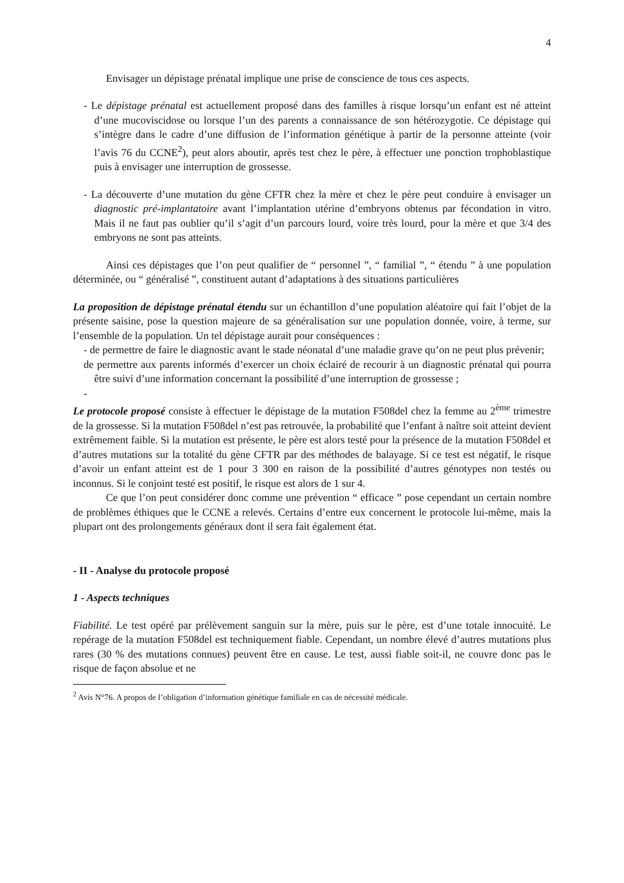4
Envisager un dépistage prénatal implique une prise de conscience de tous ces aspects.
- Le dépistage prénatal est actuellement proposé dans des familles à risque lorsqu’un enfant est né atteint d’une mucoviscidose ou lorsque l’un des parents a connaissance de son hétérozygotie. Ce dépistage qui s’intègre dans le cadre d’une diffusion de l’information génétique à partir de la personne atteinte (voir l’avis 76 du CCNE<sup>2</sup>), peut alors aboutir, après test chez le père, à effectuer une ponction trophoblastique puis à envisager une interruption de grossesse.
- La découverte d’une mutation du gène CFTR chez la mère et chez le père peut conduire à envisager un diagnostic pré-implantatoire avant l’implantation utérine d’embryons obtenus par fécondation in vitro. Mais il ne faut pas oublier qu’il s’agit d’un parcours lourd, voire très lourd, pour la mère et que 3/4 des embryons ne sont pas atteints.
Ainsi ces dépistages que l’on peut qualifier de “ personnel ”, “ familial ”, “ étendu ” à une population déterminée, ou “ généralisé ”, constituent autant d’adaptations à des situations particulières
La proposition de dépistage prénatal étendu sur un échantillon d’une population aléatoire qui fait l’objet de la présente saisine, pose la question majeure de sa généralisation sur une population donnée, voire, à terme, sur l’ensemble de la population. Un tel dépistage aurait pour conséquences :
- de permettre de faire le diagnostic avant le stade néonatal d’une maladie grave qu’on ne peut plus prévenir;
de permettre aux parents informés d’exercer un choix éclairé de recourir à un diagnostic prénatal qui pourra être suivi d’une information concernant la possibilité d’une interruption de grossesse ;
-
Le protocole proposé consiste à effectuer le dépistage de la mutation F508del chez la femme au 2<sup>ème</sup> trimestre de la grossesse. Si la mutation F508del n’est pas retrouvée, la probabilité que l’enfant à naître soit atteint devient extrêmement faible. Si la mutation est présente, le père est alors testé pour la présence de la mutation F508del et d’autres mutations sur la totalité du gène CFTR par des méthodes de balayage. Si ce test est négatif, le risque d’avoir un enfant atteint est de 1 pour 3 300 en raison de la possibilité d’autres génotypes non testés ou inconnus. Si le conjoint testé est positif, le risque est alors de 1 sur 4.
Ce que l’on peut considérer donc comme une prévention “ efficace ” pose cependant un certain nombre de problèmes éthiques que le CCNE a relevés. Certains d’entre eux concernent le protocole lui-même, mais la plupart ont des prolongements généraux dont il sera fait également état.
- II - Analyse du protocole proposé
1 - Aspects techniques
Fiabilité. Le test opéré par prélèvement sanguin sur la mère, puis sur le père, est d’une totale innocuité. Le repérage de la mutation F508del est techniquement fiable. Cependant, un nombre élevé d’autres mutations plus rares (30 % des mutations connues) peuvent être en cause. Le test, aussi fiable soit-il, ne couvre donc pas le risque de façon absolue et ne
<sup>2</sup> Avis N°76. A propos de l’obligation d’information génétique familiale en cas de nécessité médicale.